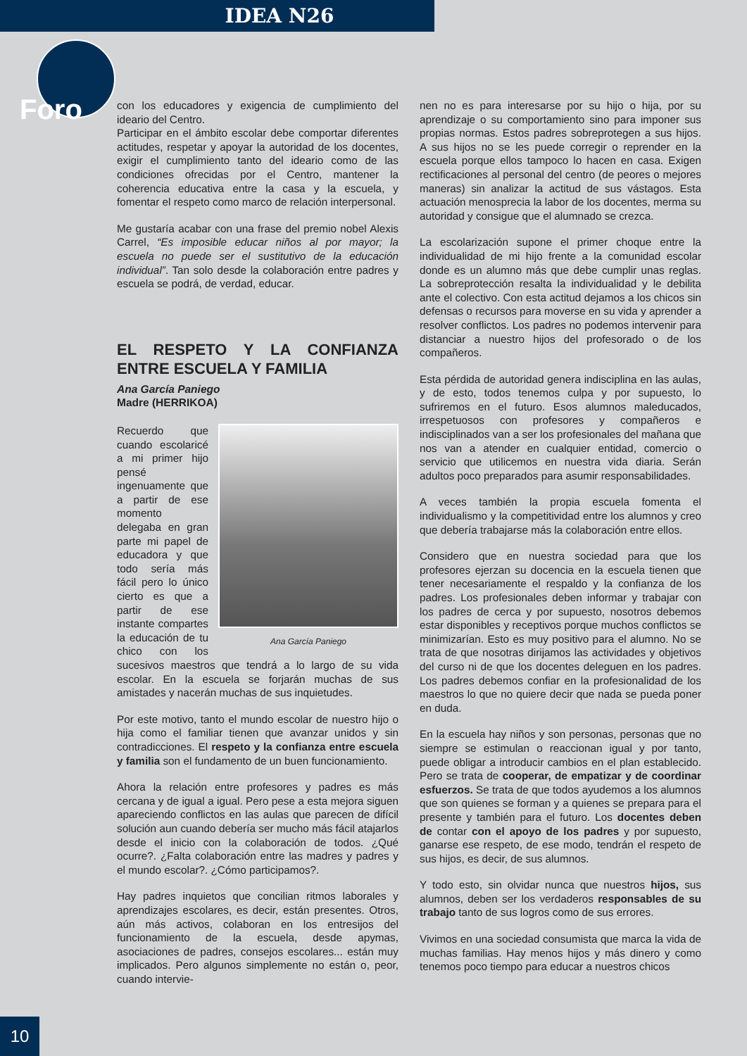IDEA N26
Foro
con los educadores y exigencia de cumplimiento del ideario del Centro.
Participar en el ámbito escolar debe comportar diferentes actitudes, respetar y apoyar la autoridad de los docentes, exigir el cumplimiento tanto del ideario como de las condiciones ofrecidas por el Centro, mantener la coherencia educativa entre la casa y la escuela, y fomentar el respeto como marco de relación interpersonal.
Me gustaría acabar con una frase del premio nobel Alexis Carrel, “Es imposible educar niños al por mayor; la escuela no puede ser el sustitutivo de la educación individual”. Tan solo desde la colaboración entre padres y escuela se podrá, de verdad, educar.
EL RESPETO Y LA CONFIANZA ENTRE ESCUELA Y FAMILIA
Ana García Paniego
Madre (HERRIKOA)
Ana García Paniego
Recuerdo que cuando escolaricé a mi primer hijo pensé ingenuamente que a partir de ese momento delegaba en gran parte mi papel de educadora y que todo sería más fácil pero lo único cierto es que a partir de ese instante compartes la educación de tu chico con los sucesivos maestros que tendrá a lo largo de su vida escolar. En la escuela se forjarán muchas de sus amistades y nacerán muchas de sus inquietudes.
Por este motivo, tanto el mundo escolar de nuestro hijo o hija como el familiar tienen que avanzar unidos y sin contradicciones. El respeto y la confianza entre escuela y familia son el fundamento de un buen funcionamiento.
Ahora la relación entre profesores y padres es más cercana y de igual a igual. Pero pese a esta mejora siguen apareciendo conflictos en las aulas que parecen de difícil solución aun cuando debería ser mucho más fácil atajarlos desde el inicio con la colaboración de todos. ¿Qué ocurre?. ¿Falta colaboración entre las madres y padres y el mundo escolar?. ¿Cómo participamos?.
Hay padres inquietos que concilian ritmos laborales y aprendizajes escolares, es decir, están presentes. Otros, aún más activos, colaboran en los entresijos del funcionamiento de la escuela, desde apymas, asociaciones de padres, consejos escolares... están muy implicados. Pero algunos simplemente no están o, peor, cuando intervie-
nen no es para interesarse por su hijo o hija, por su aprendizaje o su comportamiento sino para imponer sus propias normas. Estos padres sobreprotegen a sus hijos. A sus hijos no se les puede corregir o reprender en la escuela porque ellos tampoco lo hacen en casa. Exigen rectificaciones al personal del centro (de peores o mejores maneras) sin analizar la actitud de sus vástagos. Esta actuación menosprecia la labor de los docentes, merma su autoridad y consigue que el alumnado se crezca.
La escolarización supone el primer choque entre la individualidad de mi hijo frente a la comunidad escolar donde es un alumno más que debe cumplir unas reglas. La sobreprotección resalta la individualidad y le debilita ante el colectivo. Con esta actitud dejamos a los chicos sin defensas o recursos para moverse en su vida y aprender a resolver conflictos. Los padres no podemos intervenir para distanciar a nuestro hijos del profesorado o de los compañeros.
Esta pérdida de autoridad genera indisciplina en las aulas, y de esto, todos tenemos culpa y por supuesto, lo sufriremos en el futuro. Esos alumnos maleducados, irrespetuosos con profesores y compañeros e indisciplinados van a ser los profesionales del mañana que nos van a atender en cualquier entidad, comercio o servicio que utilicemos en nuestra vida diaria. Serán adultos poco preparados para asumir responsabilidades.
A veces también la propia escuela fomenta el individualismo y la competitividad entre los alumnos y creo que debería trabajarse más la colaboración entre ellos.
Considero que en nuestra sociedad para que los profesores ejerzan su docencia en la escuela tienen que tener necesariamente el respaldo y la confianza de los padres. Los profesionales deben informar y trabajar con los padres de cerca y por supuesto, nosotros debemos estar disponibles y receptivos porque muchos conflictos se minimizarían. Esto es muy positivo para el alumno. No se trata de que nosotras dirijamos las actividades y objetivos del curso ni de que los docentes deleguen en los padres. Los padres debemos confiar en la profesionalidad de los maestros lo que no quiere decir que nada se pueda poner en duda.
En la escuela hay niños y son personas, personas que no siempre se estimulan o reaccionan igual y por tanto, puede obligar a introducir cambios en el plan establecido. Pero se trata de cooperar, de empatizar y de coordinar esfuerzos. Se trata de que todos ayudemos a los alumnos que son quienes se forman y a quienes se prepara para el presente y también para el futuro. Los docentes deben de contar con el apoyo de los padres y por supuesto, ganarse ese respeto, de ese modo, tendrán el respeto de sus hijos, es decir, de sus alumnos.
Y todo esto, sin olvidar nunca que nuestros hijos, sus alumnos, deben ser los verdaderos responsables de su trabajo tanto de sus logros como de sus errores.
Vivimos en una sociedad consumista que marca la vida de muchas familias. Hay menos hijos y más dinero y como tenemos poco tiempo para educar a nuestros chicos
10